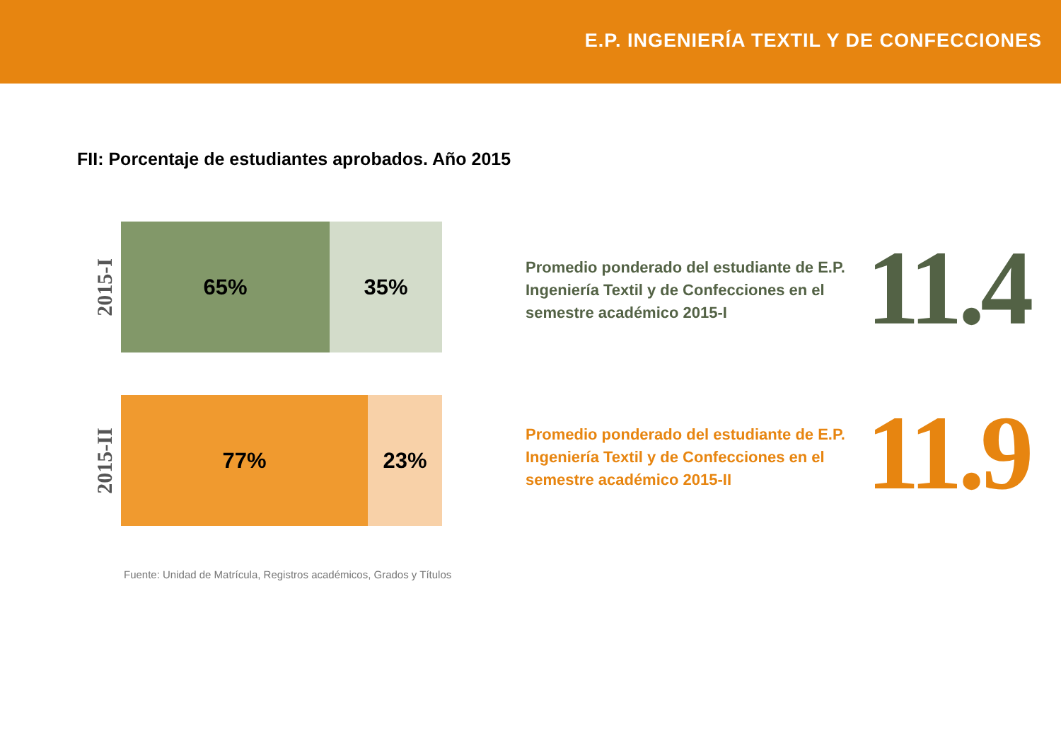E.P. INGENIERÍA TEXTIL Y DE CONFECCIONES
FII: Porcentaje de estudiantes aprobados. Año 2015
2015-I
65% 35%
2015-II
77% 23%
Promedio ponderado del estudiante de E.P. Ingeniería Textil y de Confecciones en el semestre académico 2015-I
11.4
Promedio ponderado del estudiante de E.P. Ingeniería Textil y de Confecciones en el semestre académico 2015-II
11.9
Fuente: Unidad de Matrícula, Registros académicos, Grados y Títulos